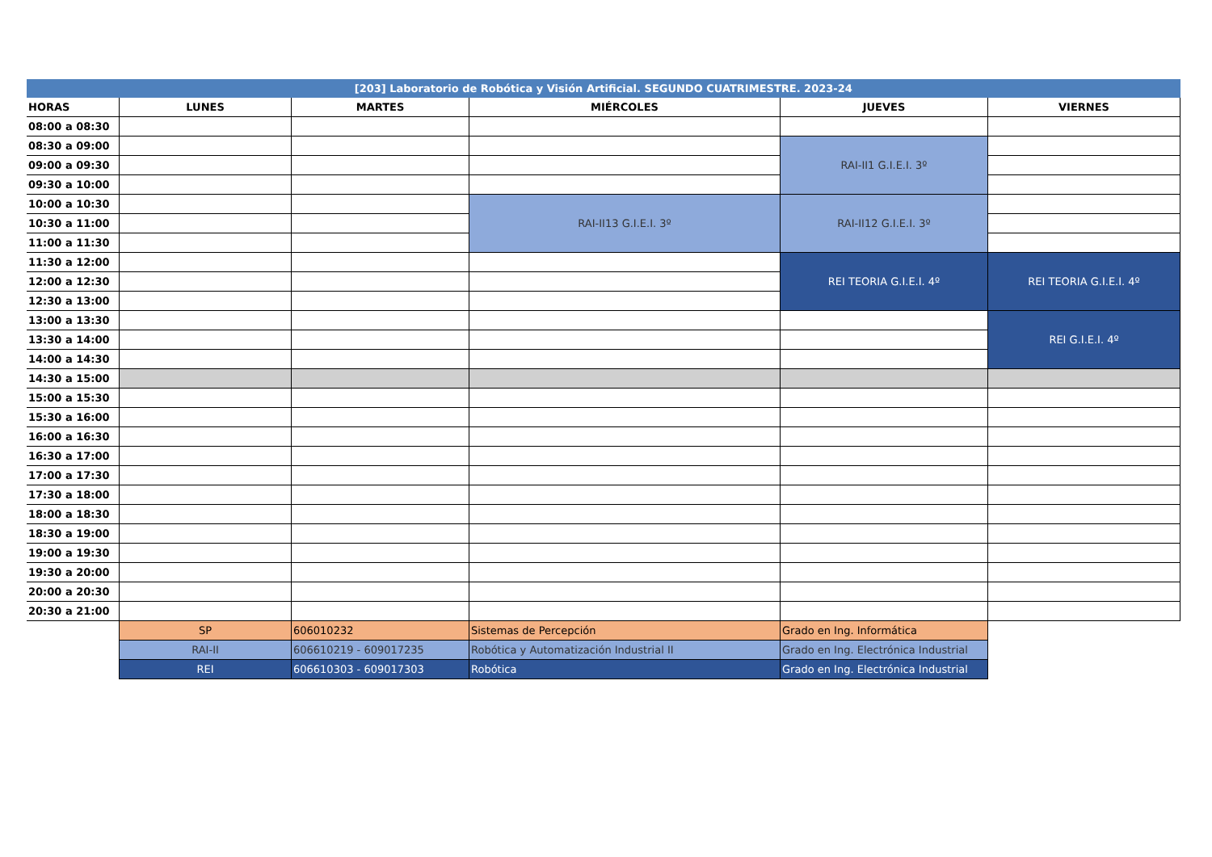| [203] Laboratorio de Robótica y Visión Artificial. SEGUNDO CUATRIMESTRE. 2023-24 | | | | | |
| HORAS | LUNES | MARTES | MIÉRCOLES | JUEVES | VIERNES |
| 08:00 a 08:30 | | | | | |
| 08:30 a 09:00 | | | | RAI-II1 G.I.E.I. 3º | |
| 09:00 a 09:30 | | | | | |
| 09:30 a 10:00 | | | | | |
| 10:00 a 10:30 | | | RAI-II13 G.I.E.I. 3º | RAI-II12 G.I.E.I. 3º | |
| 10:30 a 11:00 | | | | | |
| 11:00 a 11:30 | | | | | |
| 11:30 a 12:00 | | | | REI TEORIA G.I.E.I. 4º | REI TEORIA G.I.E.I. 4º |
| 12:00 a 12:30 | | | | | |
| 12:30 a 13:00 | | | | | |
| 13:00 a 13:30 | | | | | REI G.I.E.I. 4º |
| 13:30 a 14:00 | | | | | |
| 14:00 a 14:30 | | | | | |
| 14:30 a 15:00 | | | | | |
| 15:00 a 15:30 | | | | | |
| 15:30 a 16:00 | | | | | |
| 16:00 a 16:30 | | | | | |
| 16:30 a 17:00 | | | | | |
| 17:00 a 17:30 | | | | | |
| 17:30 a 18:00 | | | | | |
| 18:00 a 18:30 | | | | | |
| 18:30 a 19:00 | | | | | |
| 19:00 a 19:30 | | | | | |
| 19:30 a 20:00 | | | | | |
| 20:00 a 20:30 | | | | | |
| 20:30 a 21:00 | | | | | |
| | SP | 606010232 | Sistemas de Percepción | Grado en Ing. Informática | |
| | RAI-II | 606610219 - 609017235 | Robótica y Automatización Industrial II | Grado en Ing. Electrónica Industrial | |
| | REI | 606610303 - 609017303 | Robótica | Grado en Ing. Electrónica Industrial | |